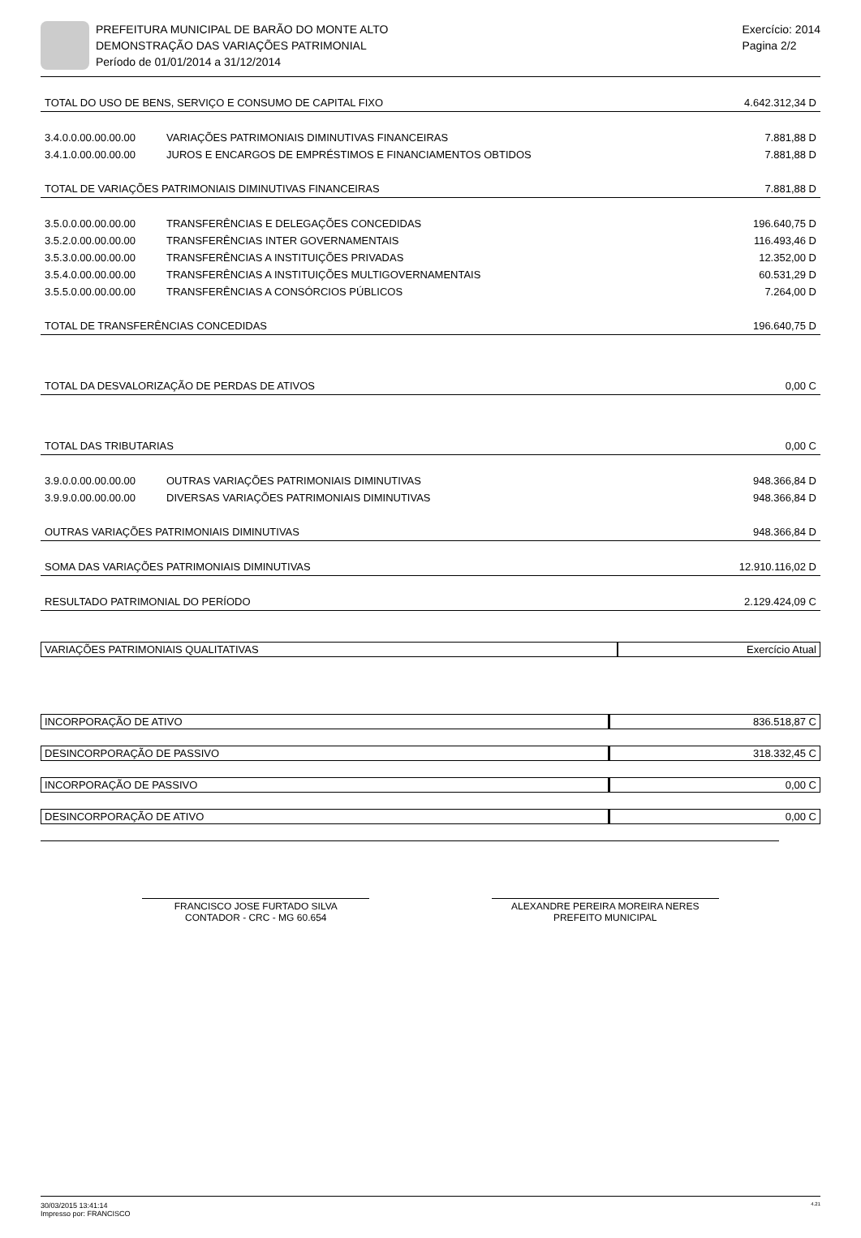PREFEITURA MUNICIPAL DE BARÃO DO MONTE ALTO
DEMONSTRAÇÃO DAS VARIAÇÕES PATRIMONIAL
Período de 01/01/2014 a 31/12/2014
Exercício: 2014
Pagina 2/2
| TOTAL DO USO DE BENS, SERVIÇO E CONSUMO DE CAPITAL FIXO | | 4.642.312,34 D |
| 3.4.0.0.00.00.00.00 | VARIAÇÕES PATRIMONIAIS DIMINUTIVAS FINANCEIRAS | 7.881,88 D |
| 3.4.1.0.00.00.00.00 | JUROS E ENCARGOS DE EMPRÉSTIMOS E FINANCIAMENTOS OBTIDOS | 7.881,88 D |
| TOTAL DE VARIAÇÕES PATRIMONIAIS DIMINUTIVAS FINANCEIRAS | | 7.881,88 D |
| 3.5.0.0.00.00.00.00 | TRANSFERÊNCIAS E DELEGAÇÕES CONCEDIDAS | 196.640,75 D |
| 3.5.2.0.00.00.00.00 | TRANSFERÊNCIAS INTER GOVERNAMENTAIS | 116.493,46 D |
| 3.5.3.0.00.00.00.00 | TRANSFERÊNCIAS A INSTITUIÇÕES PRIVADAS | 12.352,00 D |
| 3.5.4.0.00.00.00.00 | TRANSFERÊNCIAS A INSTITUIÇÕES MULTIGOVERNAMENTAIS | 60.531,29 D |
| 3.5.5.0.00.00.00.00 | TRANSFERÊNCIAS A CONSÓRCIOS PÚBLICOS | 7.264,00 D |
| TOTAL DE TRANSFERÊNCIAS CONCEDIDAS | | 196.640,75 D |
| TOTAL DA DESVALORIZAÇÃO DE PERDAS DE ATIVOS | | 0,00 C |
| TOTAL DAS TRIBUTARIAS | | 0,00 C |
| 3.9.0.0.00.00.00.00 | OUTRAS VARIAÇÕES PATRIMONIAIS DIMINUTIVAS | 948.366,84 D |
| 3.9.9.0.00.00.00.00 | DIVERSAS VARIAÇÕES PATRIMONIAIS DIMINUTIVAS | 948.366,84 D |
| OUTRAS VARIAÇÕES PATRIMONIAIS DIMINUTIVAS | | 948.366,84 D |
| SOMA DAS VARIAÇÕES PATRIMONIAIS DIMINUTIVAS | | 12.910.116,02 D |
| RESULTADO PATRIMONIAL DO PERÍODO | | 2.129.424,09 C |
| VARIAÇÕES PATRIMONIAIS QUALITATIVAS | Exercício Atual |
| INCORPORAÇÃO DE ATIVO | | 836.518,87 C |
| DESINCORPORAÇÃO DE PASSIVO | | 318.332,45 C |
| INCORPORAÇÃO DE PASSIVO | | 0,00 C |
| DESINCORPORAÇÃO DE ATIVO | | 0,00 C |
FRANCISCO JOSE FURTADO SILVA
CONTADOR - CRC - MG 60.654
ALEXANDRE PEREIRA MOREIRA NERES
PREFEITO MUNICIPAL
30/03/2015 13:41:14
Impresso por: FRANCISCO 4.21